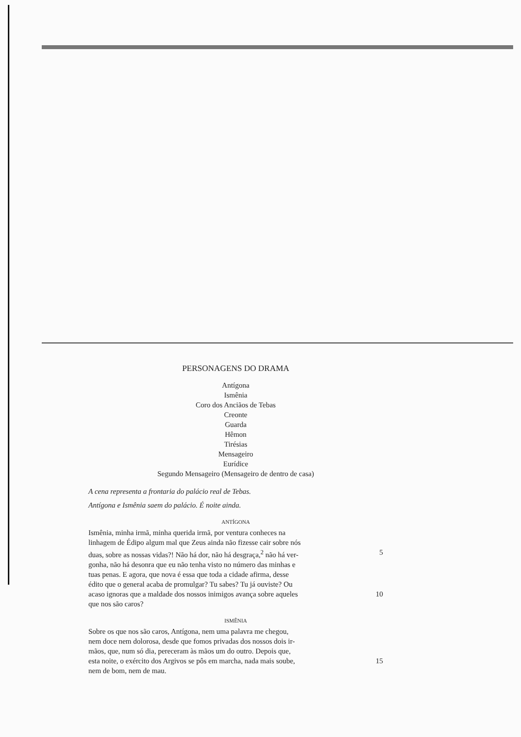PERSONAGENS DO DRAMA
Antígona
Ismênia
Coro dos Anciãos de Tebas
Creonte
Guarda
Hêmon
Tirésias
Mensageiro
Eurídice
Segundo Mensageiro (Mensageiro de dentro de casa)
A cena representa a frontaria do palácio real de Tebas.
Antígona e Ismênia saem do palácio. É noite ainda.
ANTÍGONA
Ismênia, minha irmã, minha querida irmã, por ventura conheces na
linhagem de Édipo algum mal que Zeus ainda não fizesse cair sobre nós
duas, sobre as nossas vidas?! Não há dor, não há desgraça,<sup>2</sup> não há ver- 5
gonha, não há desonra que eu não tenha visto no número das minhas e
tuas penas. E agora, que nova é essa que toda a cidade afirma, desse
édito que o general acaba de promulgar? Tu sabes? Tu já ouviste? Ou
acaso ignoras que a maldade dos nossos inimigos avança sobre aqueles 10
que nos são caros?
ISMÊNIA
Sobre os que nos são caros, Antígona, nem uma palavra me chegou,
nem doce nem dolorosa, desde que fomos privadas dos nossos dois ir-
mãos, que, num só dia, pereceram às mãos um do outro. Depois que,
esta noite, o exército dos Argivos se pôs em marcha, nada mais soube, 15
nem de bom, nem de mau.